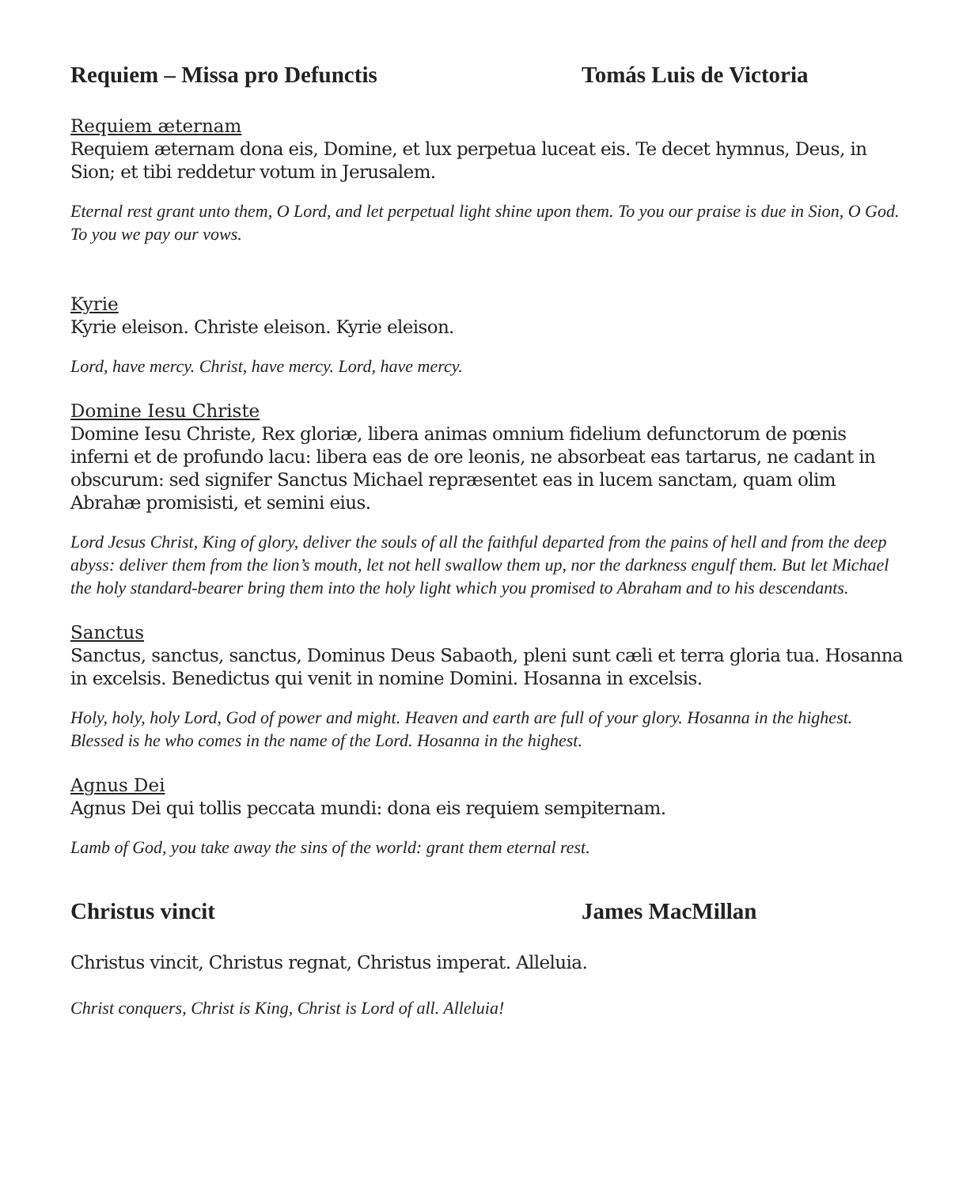Requiem – Missa pro Defunctis Tomás Luis de Victoria
Requiem æternam
Requiem æternam dona eis, Domine, et lux perpetua luceat eis. Te decet hymnus, Deus, in Sion; et tibi reddetur votum in Jerusalem.
Eternal rest grant unto them, O Lord, and let perpetual light shine upon them. To you our praise is due in Sion, O God. To you we pay our vows.
Kyrie
Kyrie eleison. Christe eleison. Kyrie eleison.
Lord, have mercy. Christ, have mercy. Lord, have mercy.
Domine Iesu Christe
Domine Iesu Christe, Rex gloriæ, libera animas omnium fidelium defunctorum de pœnis inferni et de profundo lacu: libera eas de ore leonis, ne absorbeat eas tartarus, ne cadant in obscurum: sed signifer Sanctus Michael repræsentet eas in lucem sanctam, quam olim Abrahæ promisisti, et semini eius.
Lord Jesus Christ, King of glory, deliver the souls of all the faithful departed from the pains of hell and from the deep abyss: deliver them from the lion’s mouth, let not hell swallow them up, nor the darkness engulf them. But let Michael the holy standard-bearer bring them into the holy light which you promised to Abraham and to his descendants.
Sanctus
Sanctus, sanctus, sanctus, Dominus Deus Sabaoth, pleni sunt cæli et terra gloria tua. Hosanna in excelsis. Benedictus qui venit in nomine Domini. Hosanna in excelsis.
Holy, holy, holy Lord, God of power and might. Heaven and earth are full of your glory. Hosanna in the highest. Blessed is he who comes in the name of the Lord. Hosanna in the highest.
Agnus Dei
Agnus Dei qui tollis peccata mundi: dona eis requiem sempiternam.
Lamb of God, you take away the sins of the world: grant them eternal rest.
Christus vincit James MacMillan
Christus vincit, Christus regnat, Christus imperat. Alleluia.
Christ conquers, Christ is King, Christ is Lord of all. Alleluia!